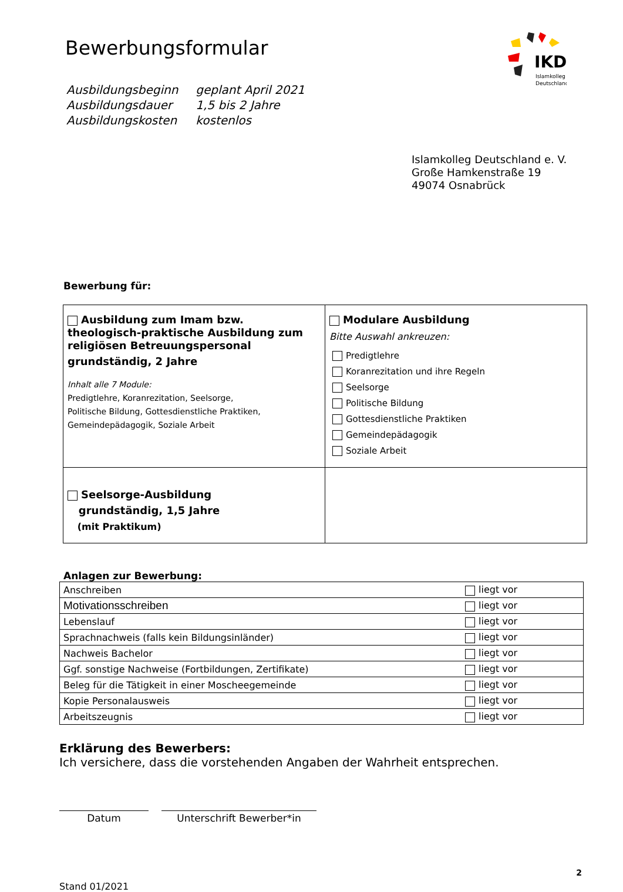IKD
Islamkolleg
Deutschland
Bewerbungsformular
| Ausbildungsbeginn | geplant April 2021 |
| Ausbildungsdauer | 1,5 bis 2 Jahre |
| Ausbildungskosten | kostenlos |
Islamkolleg Deutschland e. V.
Große Hamkenstraße 19
49074 Osnabrück
Bewerbung für:
| Ausbildung zum Imam bzw. theologisch-praktische Ausbildung zum religiösen Betreuungspersonal grundständig, 2 Jahre Inhalt alle 7 Module: Predigtlehre, Koranrezitation, Seelsorge, Politische Bildung, Gottesdienstliche Praktiken, Gemeindepädagogik, Soziale Arbeit | Modulare Ausbildung Bitte Auswahl ankreuzen: Predigtlehre Koranrezitation und ihre Regeln Seelsorge Politische Bildung Gottesdienstliche Praktiken Gemeindepädagogik Soziale Arbeit |
| Seelsorge-Ausbildung grundständig, 1,5 Jahre (mit Praktikum) | |
Anlagen zur Bewerbung:
| Anschreiben | liegt vor |
| Motivationsschreiben | liegt vor |
| Lebenslauf | liegt vor |
| Sprachnachweis (falls kein Bildungsinländer) | liegt vor |
| Nachweis Bachelor | liegt vor |
| Ggf. sonstige Nachweise (Fortbildungen, Zertifikate) | liegt vor |
| Beleg für die Tätigkeit in einer Moscheegemeinde | liegt vor |
| Kopie Personalausweis | liegt vor |
| Arbeitszeugnis | liegt vor |
Erklärung des Bewerbers:
Ich versichere, dass die vorstehenden Angaben der Wahrheit entsprechen.
Datum Unterschrift Bewerber*in
Stand 01/2021 2